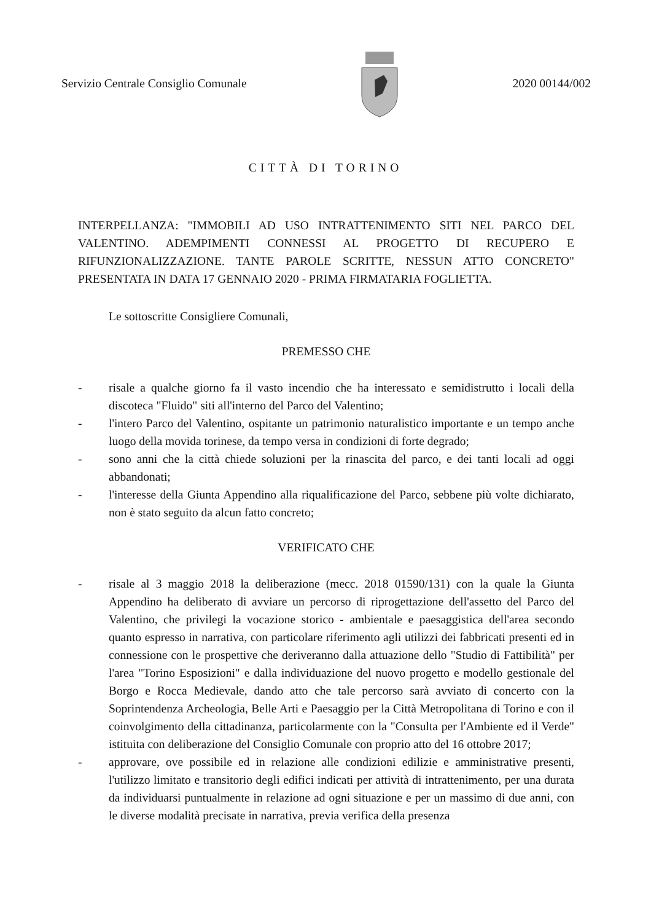Servizio Centrale Consiglio Comunale 2020 00144/002
CITTÀ DI TORINO
INTERPELLANZA: "IMMOBILI AD USO INTRATTENIMENTO SITI NEL PARCO DEL VALENTINO. ADEMPIMENTI CONNESSI AL PROGETTO DI RECUPERO E RIFUNZIONALIZZAZIONE. TANTE PAROLE SCRITTE, NESSUN ATTO CONCRETO" PRESENTATA IN DATA 17 GENNAIO 2020 - PRIMA FIRMATARIA FOGLIETTA.
Le sottoscritte Consigliere Comunali,
PREMESSO CHE
- risale a qualche giorno fa il vasto incendio che ha interessato e semidistrutto i locali della discoteca "Fluido" siti all'interno del Parco del Valentino;
- l'intero Parco del Valentino, ospitante un patrimonio naturalistico importante e un tempo anche luogo della movida torinese, da tempo versa in condizioni di forte degrado;
- sono anni che la città chiede soluzioni per la rinascita del parco, e dei tanti locali ad oggi abbandonati;
- l'interesse della Giunta Appendino alla riqualificazione del Parco, sebbene più volte dichiarato, non è stato seguito da alcun fatto concreto;
VERIFICATO CHE
- risale al 3 maggio 2018 la deliberazione (mecc. 2018 01590/131) con la quale la Giunta Appendino ha deliberato di avviare un percorso di riprogettazione dell'assetto del Parco del Valentino, che privilegi la vocazione storico - ambientale e paesaggistica dell'area secondo quanto espresso in narrativa, con particolare riferimento agli utilizzi dei fabbricati presenti ed in connessione con le prospettive che deriveranno dalla attuazione dello "Studio di Fattibilità" per l'area "Torino Esposizioni" e dalla individuazione del nuovo progetto e modello gestionale del Borgo e Rocca Medievale, dando atto che tale percorso sarà avviato di concerto con la Soprintendenza Archeologia, Belle Arti e Paesaggio per la Città Metropolitana di Torino e con il coinvolgimento della cittadinanza, particolarmente con la "Consulta per l'Ambiente ed il Verde" istituita con deliberazione del Consiglio Comunale con proprio atto del 16 ottobre 2017;
- approvare, ove possibile ed in relazione alle condizioni edilizie e amministrative presenti, l'utilizzo limitato e transitorio degli edifici indicati per attività di intrattenimento, per una durata da individuarsi puntualmente in relazione ad ogni situazione e per un massimo di due anni, con le diverse modalità precisate in narrativa, previa verifica della presenza